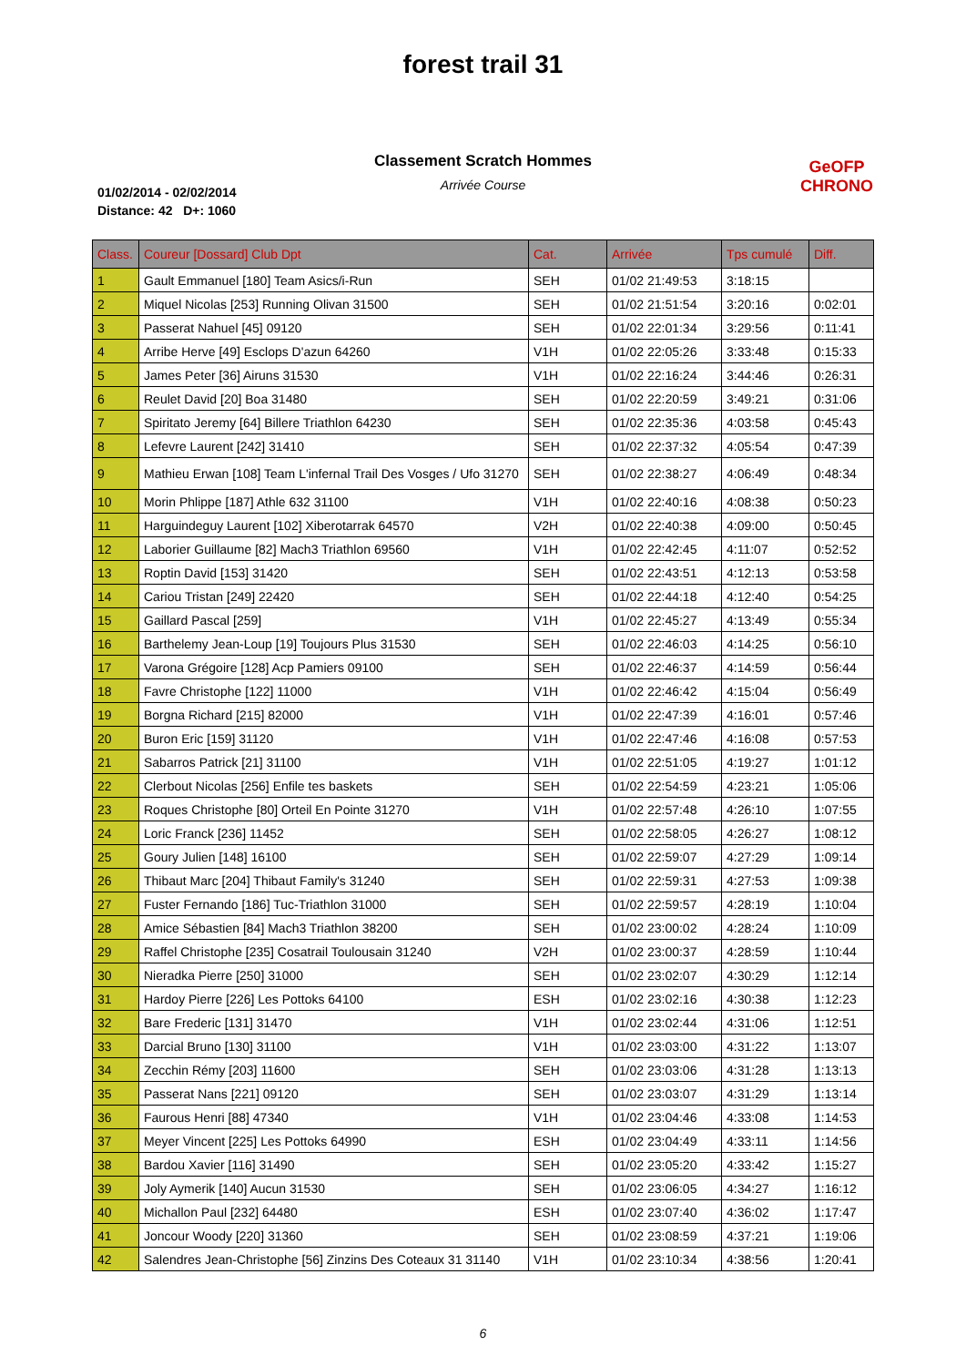forest trail 31
Classement Scratch Hommes
Arrivée Course
01/02/2014 - 02/02/2014
Distance: 42 D+: 1060
GeOFP
CHRONO
| Class. | Coureur [Dossard] Club Dpt | Cat. | Arrivée | Tps cumulé | Diff. |
| --- | --- | --- | --- | --- | --- |
| 1 | Gault Emmanuel [180] Team Asics/i-Run | SEH | 01/02 21:49:53 | 3:18:15 | |
| 2 | Miquel Nicolas [253] Running Olivan 31500 | SEH | 01/02 21:51:54 | 3:20:16 | 0:02:01 |
| 3 | Passerat Nahuel [45] 09120 | SEH | 01/02 22:01:34 | 3:29:56 | 0:11:41 |
| 4 | Arribe Herve [49] Esclops D'azun 64260 | V1H | 01/02 22:05:26 | 3:33:48 | 0:15:33 |
| 5 | James Peter [36] Airuns 31530 | V1H | 01/02 22:16:24 | 3:44:46 | 0:26:31 |
| 6 | Reulet David [20] Boa 31480 | SEH | 01/02 22:20:59 | 3:49:21 | 0:31:06 |
| 7 | Spiritato Jeremy [64] Billere Triathlon 64230 | SEH | 01/02 22:35:36 | 4:03:58 | 0:45:43 |
| 8 | Lefevre Laurent [242] 31410 | SEH | 01/02 22:37:32 | 4:05:54 | 0:47:39 |
| 9 | Mathieu Erwan [108] Team L'infernal Trail Des Vosges / Ufo 31270 | SEH | 01/02 22:38:27 | 4:06:49 | 0:48:34 |
| 10 | Morin Phlippe [187] Athle 632 31100 | V1H | 01/02 22:40:16 | 4:08:38 | 0:50:23 |
| 11 | Harguindeguy Laurent [102] Xiberotarrak 64570 | V2H | 01/02 22:40:38 | 4:09:00 | 0:50:45 |
| 12 | Laborier Guillaume [82] Mach3 Triathlon 69560 | V1H | 01/02 22:42:45 | 4:11:07 | 0:52:52 |
| 13 | Roptin David [153] 31420 | SEH | 01/02 22:43:51 | 4:12:13 | 0:53:58 |
| 14 | Cariou Tristan [249] 22420 | SEH | 01/02 22:44:18 | 4:12:40 | 0:54:25 |
| 15 | Gaillard Pascal [259] | V1H | 01/02 22:45:27 | 4:13:49 | 0:55:34 |
| 16 | Barthelemy Jean-Loup [19] Toujours Plus 31530 | SEH | 01/02 22:46:03 | 4:14:25 | 0:56:10 |
| 17 | Varona Grégoire [128] Acp Pamiers 09100 | SEH | 01/02 22:46:37 | 4:14:59 | 0:56:44 |
| 18 | Favre Christophe [122] 11000 | V1H | 01/02 22:46:42 | 4:15:04 | 0:56:49 |
| 19 | Borgna Richard [215] 82000 | V1H | 01/02 22:47:39 | 4:16:01 | 0:57:46 |
| 20 | Buron Eric [159] 31120 | V1H | 01/02 22:47:46 | 4:16:08 | 0:57:53 |
| 21 | Sabarros Patrick [21] 31100 | V1H | 01/02 22:51:05 | 4:19:27 | 1:01:12 |
| 22 | Clerbout Nicolas [256] Enfile tes baskets | SEH | 01/02 22:54:59 | 4:23:21 | 1:05:06 |
| 23 | Roques Christophe [80] Orteil En Pointe 31270 | V1H | 01/02 22:57:48 | 4:26:10 | 1:07:55 |
| 24 | Loric Franck [236] 11452 | SEH | 01/02 22:58:05 | 4:26:27 | 1:08:12 |
| 25 | Goury Julien [148] 16100 | SEH | 01/02 22:59:07 | 4:27:29 | 1:09:14 |
| 26 | Thibaut Marc [204] Thibaut Family's 31240 | SEH | 01/02 22:59:31 | 4:27:53 | 1:09:38 |
| 27 | Fuster Fernando [186] Tuc-Triathlon 31000 | SEH | 01/02 22:59:57 | 4:28:19 | 1:10:04 |
| 28 | Amice Sébastien [84] Mach3 Triathlon 38200 | SEH | 01/02 23:00:02 | 4:28:24 | 1:10:09 |
| 29 | Raffel Christophe [235] Cosatrail Toulousain 31240 | V2H | 01/02 23:00:37 | 4:28:59 | 1:10:44 |
| 30 | Nieradka Pierre [250] 31000 | SEH | 01/02 23:02:07 | 4:30:29 | 1:12:14 |
| 31 | Hardoy Pierre [226] Les Pottoks 64100 | ESH | 01/02 23:02:16 | 4:30:38 | 1:12:23 |
| 32 | Bare Frederic [131] 31470 | V1H | 01/02 23:02:44 | 4:31:06 | 1:12:51 |
| 33 | Darcial Bruno [130] 31100 | V1H | 01/02 23:03:00 | 4:31:22 | 1:13:07 |
| 34 | Zecchin Rémy [203] 11600 | SEH | 01/02 23:03:06 | 4:31:28 | 1:13:13 |
| 35 | Passerat Nans [221] 09120 | SEH | 01/02 23:03:07 | 4:31:29 | 1:13:14 |
| 36 | Faurous Henri [88] 47340 | V1H | 01/02 23:04:46 | 4:33:08 | 1:14:53 |
| 37 | Meyer Vincent [225] Les Pottoks 64990 | ESH | 01/02 23:04:49 | 4:33:11 | 1:14:56 |
| 38 | Bardou Xavier [116] 31490 | SEH | 01/02 23:05:20 | 4:33:42 | 1:15:27 |
| 39 | Joly Aymerik [140] Aucun 31530 | SEH | 01/02 23:06:05 | 4:34:27 | 1:16:12 |
| 40 | Michallon Paul [232] 64480 | ESH | 01/02 23:07:40 | 4:36:02 | 1:17:47 |
| 41 | Joncour Woody [220] 31360 | SEH | 01/02 23:08:59 | 4:37:21 | 1:19:06 |
| 42 | Salendres Jean-Christophe [56] Zinzins Des Coteaux 31 31140 | V1H | 01/02 23:10:34 | 4:38:56 | 1:20:41 |
6